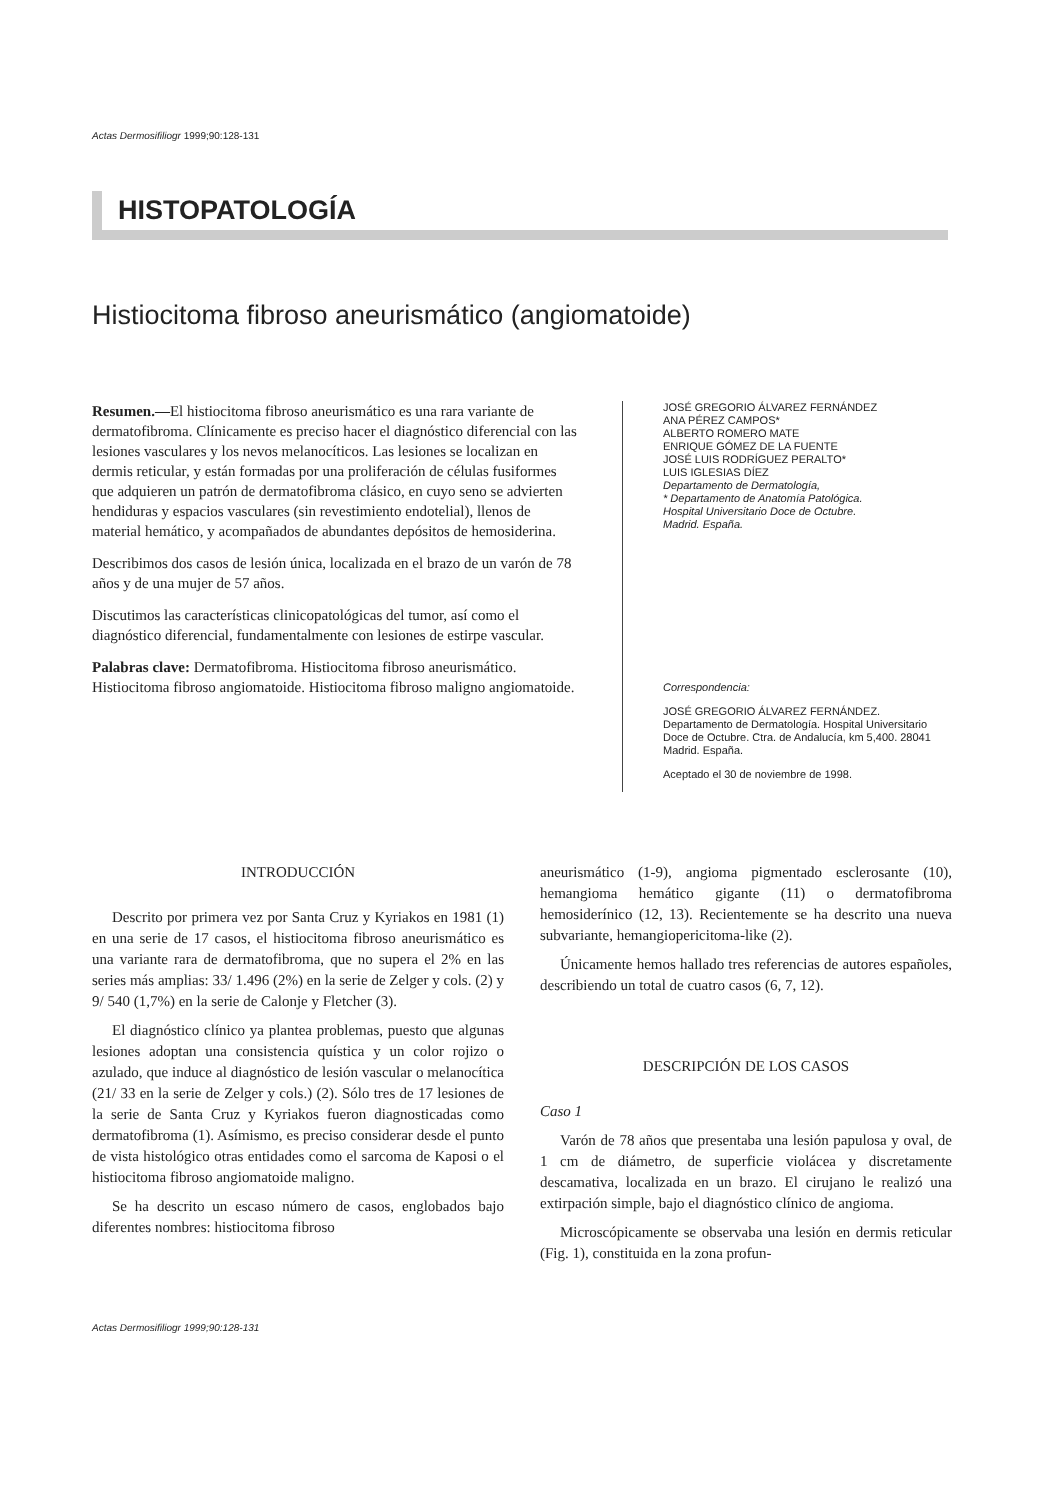Actas Dermosifiliogr 1999;90:128-131
HISTOPATOLOGÍA
Histiocitoma fibroso aneurismático (angiomatoide)
Resumen.—El histiocitoma fibroso aneurismático es una rara variante de dermatofibroma. Clínicamente es preciso hacer el diagnóstico diferencial con las lesiones vasculares y los nevos melanocíticos. Las lesiones se localizan en dermis reticular, y están formadas por una proliferación de células fusiformes que adquieren un patrón de dermatofibroma clásico, en cuyo seno se advierten hendiduras y espacios vasculares (sin revestimiento endotelial), llenos de material hemático, y acompañados de abundantes depósitos de hemosiderina.
Describimos dos casos de lesión única, localizada en el brazo de un varón de 78 años y de una mujer de 57 años.
Discutimos las características clinicopatológicas del tumor, así como el diagnóstico diferencial, fundamentalmente con lesiones de estirpe vascular.
Palabras clave: Dermatofibroma. Histiocitoma fibroso aneurismático. Histiocitoma fibroso angiomatoide. Histiocitoma fibroso maligno angiomatoide.
JOSÉ GREGORIO ÁLVAREZ FERNÁNDEZ
ANA PÉREZ CAMPOS*
ALBERTO ROMERO MATE
ENRIQUE GÓMEZ DE LA FUENTE
JOSÉ LUIS RODRÍGUEZ PERALTO*
LUIS IGLESIAS DÍEZ
Departamento de Dermatología,
* Departamento de Anatomía Patológica.
Hospital Universitario Doce de Octubre.
Madrid. España.
Correspondencia:
JOSÉ GREGORIO ÁLVAREZ FERNÁNDEZ. Departamento de Dermatología. Hospital Universitario Doce de Octubre. Ctra. de Andalucía, km 5,400. 28041 Madrid. España.
Aceptado el 30 de noviembre de 1998.
INTRODUCCIÓN
Descrito por primera vez por Santa Cruz y Kyriakos en 1981 (1) en una serie de 17 casos, el histiocitoma fibroso aneurismático es una variante rara de dermatofibroma, que no supera el 2% en las series más amplias: 33/ 1.496 (2%) en la serie de Zelger y cols. (2) y 9/ 540 (1,7%) en la serie de Calonje y Fletcher (3).
El diagnóstico clínico ya plantea problemas, puesto que algunas lesiones adoptan una consistencia quística y un color rojizo o azulado, que induce al diagnóstico de lesión vascular o melanocítica (21/ 33 en la serie de Zelger y cols.) (2). Sólo tres de 17 lesiones de la serie de Santa Cruz y Kyriakos fueron diagnosticadas como dermatofibroma (1). Asímismo, es preciso considerar desde el punto de vista histológico otras entidades como el sarcoma de Kaposi o el histiocitoma fibroso angiomatoide maligno.
Se ha descrito un escaso número de casos, englobados bajo diferentes nombres: histiocitoma fibroso
aneurismático (1-9), angioma pigmentado esclerosante (10), hemangioma hemático gigante (11) o dermatofibroma hemosiderínico (12, 13). Recientemente se ha descrito una nueva subvariante, hemangiopericitoma-like (2).
Únicamente hemos hallado tres referencias de autores españoles, describiendo un total de cuatro casos (6, 7, 12).
DESCRIPCIÓN DE LOS CASOS
Caso 1
Varón de 78 años que presentaba una lesión papulosa y oval, de 1 cm de diámetro, de superficie violácea y discretamente descamativa, localizada en un brazo. El cirujano le realizó una extirpación simple, bajo el diagnóstico clínico de angioma.
Microscópicamente se observaba una lesión en dermis reticular (Fig. 1), constituida en la zona profun-
Actas Dermosifiliogr 1999;90:128-131